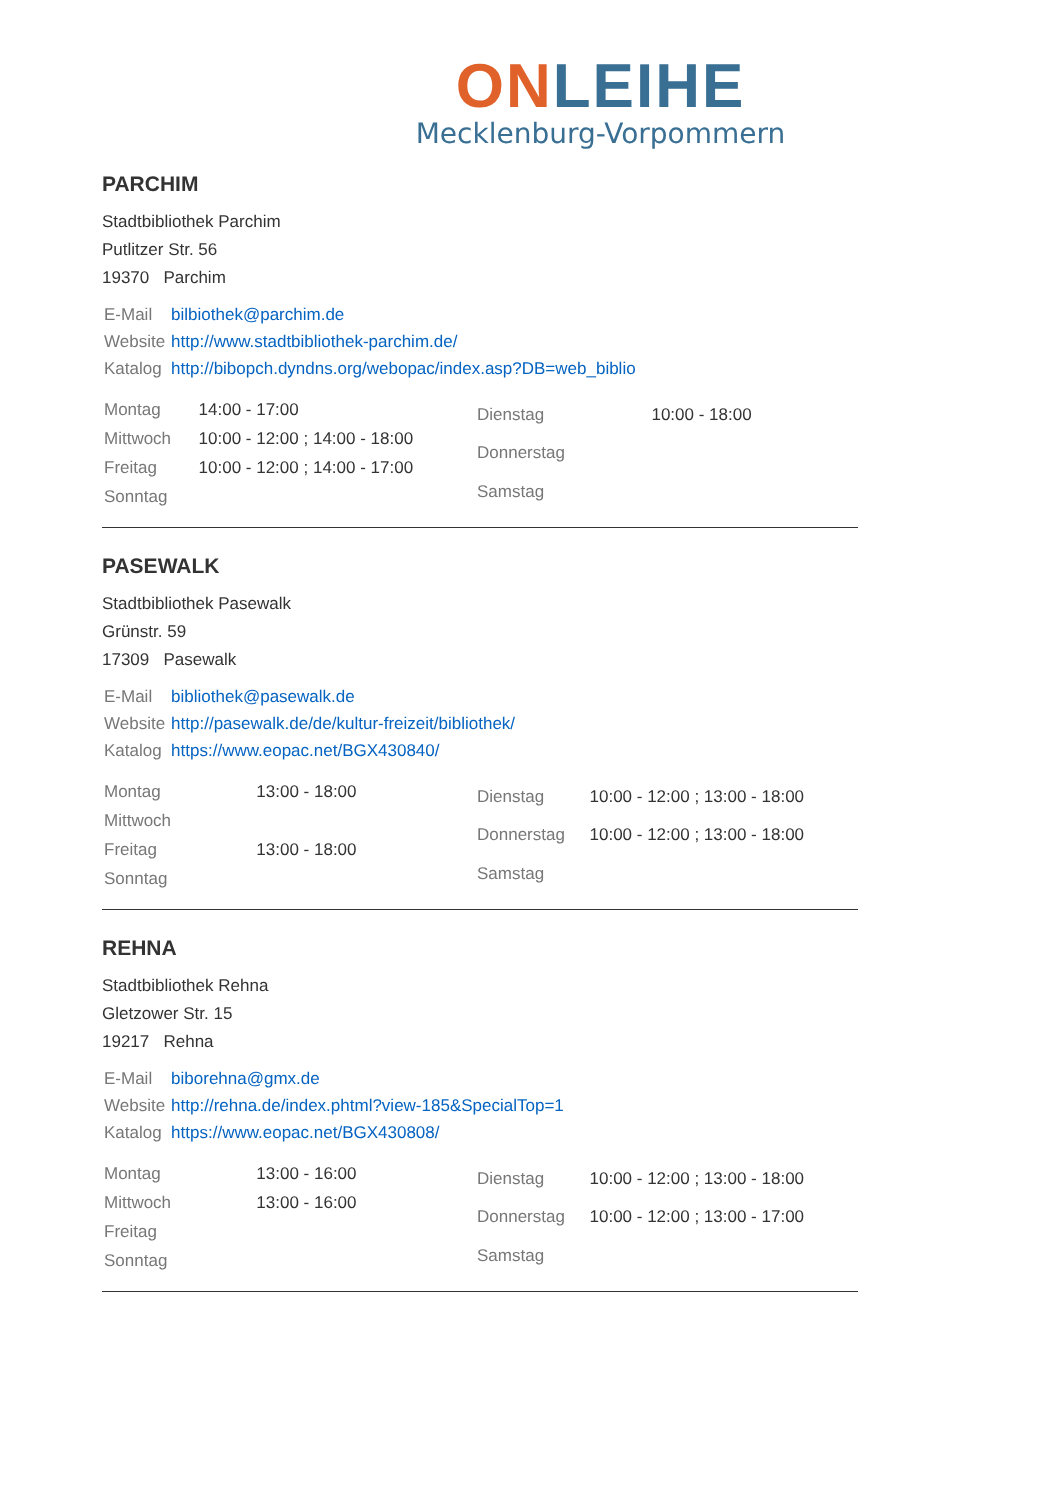ON LEIHE
Mecklenburg-Vorpommern
PARCHIM
Stadtbibliothek Parchim
Putlitzer Str. 56
19370 Parchim
| E-Mail | bilbiothek@parchim.de |
| Website | http://www.stadtbibliothek-parchim.de/ |
| Katalog | http://bibopch.dyndns.org/webopac/index.asp?DB=web_biblio |
| Montag | 14:00 - 17:00 |
| Mittwoch | 10:00 - 12:00 ; 14:00 - 18:00 |
| Freitag | 10:00 - 12:00 ; 14:00 - 17:00 |
| Sonntag | |
| Dienstag | 10:00 - 18:00 |
| Donnerstag | |
| Samstag | |
PASEWALK
Stadtbibliothek Pasewalk
Grünstr. 59
17309 Pasewalk
| E-Mail | bibliothek@pasewalk.de |
| Website | http://pasewalk.de/de/kultur-freizeit/bibliothek/ |
| Katalog | https://www.eopac.net/BGX430840/ |
| Montag | 13:00 - 18:00 |
| Mittwoch | |
| Freitag | 13:00 - 18:00 |
| Sonntag | |
| Dienstag | 10:00 - 12:00 ; 13:00 - 18:00 |
| Donnerstag | 10:00 - 12:00 ; 13:00 - 18:00 |
| Samstag | |
REHNA
Stadtbibliothek Rehna
Gletzower Str. 15
19217 Rehna
| E-Mail | biborehna@gmx.de |
| Website | http://rehna.de/index.phtml?view-185&SpecialTop=1 |
| Katalog | https://www.eopac.net/BGX430808/ |
| Montag | 13:00 - 16:00 |
| Mittwoch | 13:00 - 16:00 |
| Freitag | |
| Sonntag | |
| Dienstag | 10:00 - 12:00 ; 13:00 - 18:00 |
| Donnerstag | 10:00 - 12:00 ; 13:00 - 17:00 |
| Samstag | |